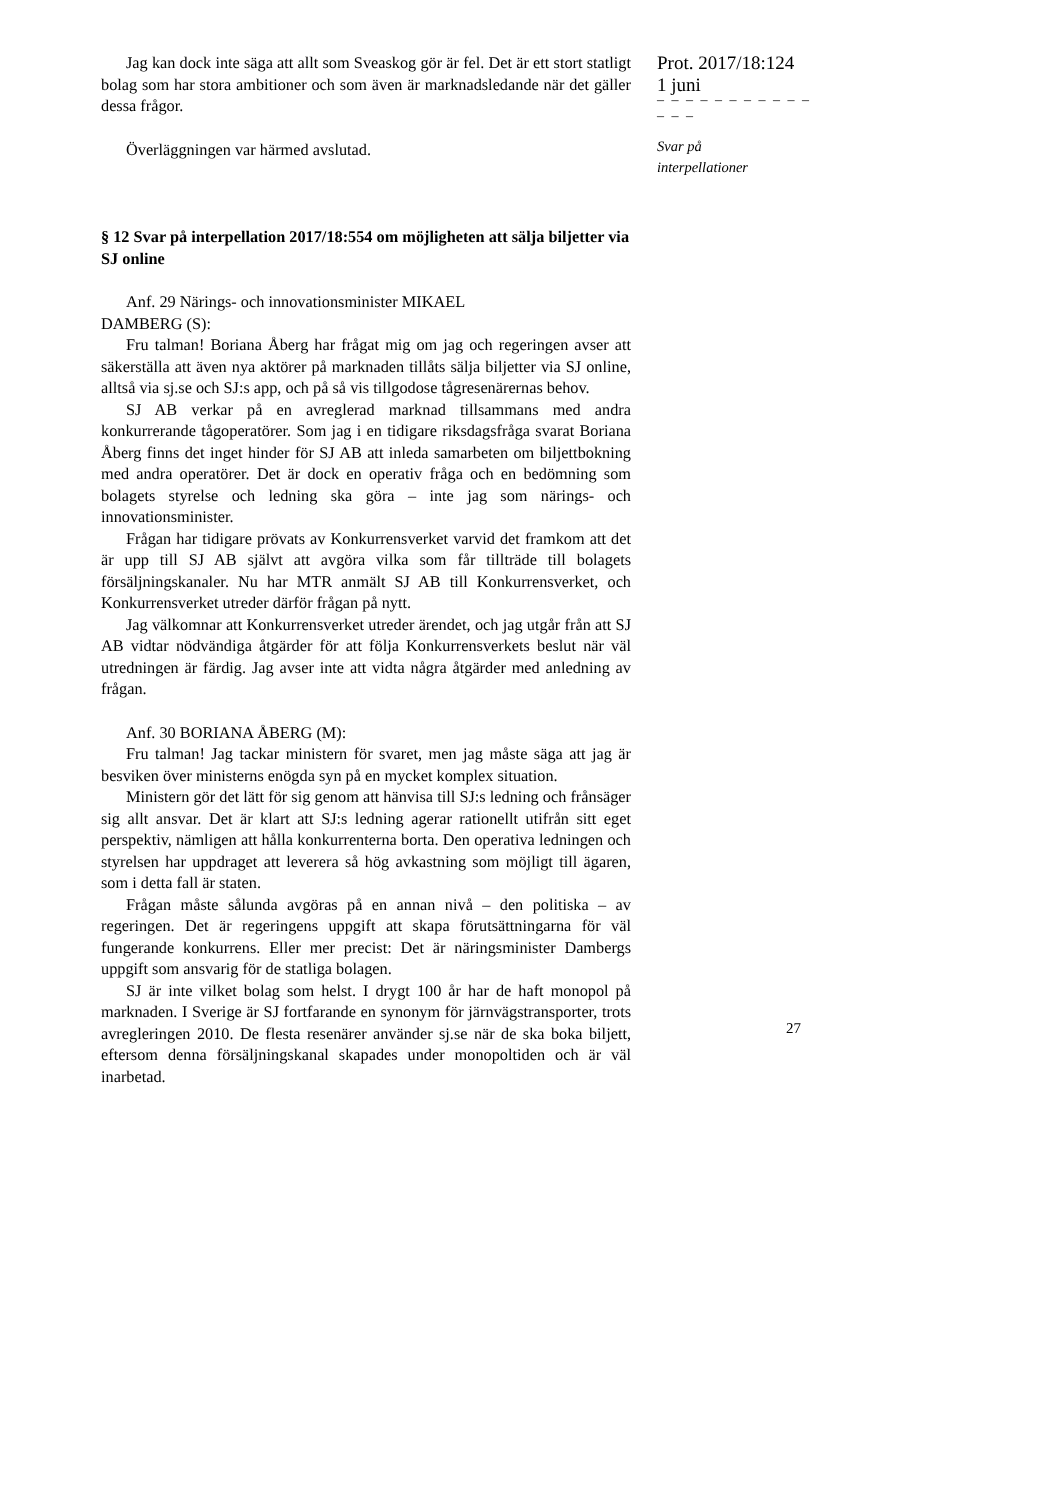Jag kan dock inte säga att allt som Sveaskog gör är fel. Det är ett stort statligt bolag som har stora ambitioner och som även är marknadsledande när det gäller dessa frågor.
Överläggningen var härmed avslutad.
§ 12 Svar på interpellation 2017/18:554 om möjligheten att sälja biljetter via SJ online
Anf. 29 Närings- och innovationsminister MIKAEL
DAMBERG (S):
Fru talman! Boriana Åberg har frågat mig om jag och regeringen avser att säkerställa att även nya aktörer på marknaden tillåts sälja biljetter via SJ online, alltså via sj.se och SJ:s app, och på så vis tillgodose tågresenärernas behov.
SJ AB verkar på en avreglerad marknad tillsammans med andra konkurrerande tågoperatörer. Som jag i en tidigare riksdagsfråga svarat Boriana Åberg finns det inget hinder för SJ AB att inleda samarbeten om biljettbokning med andra operatörer. Det är dock en operativ fråga och en bedömning som bolagets styrelse och ledning ska göra – inte jag som närings- och innovationsminister.
Frågan har tidigare prövats av Konkurrensverket varvid det framkom att det är upp till SJ AB självt att avgöra vilka som får tillträde till bolagets försäljningskanaler. Nu har MTR anmält SJ AB till Konkurrensverket, och Konkurrensverket utreder därför frågan på nytt.
Jag välkomnar att Konkurrensverket utreder ärendet, och jag utgår från att SJ AB vidtar nödvändiga åtgärder för att följa Konkurrensverkets beslut när väl utredningen är färdig. Jag avser inte att vidta några åtgärder med anledning av frågan.
Anf. 30 BORIANA ÅBERG (M):
Fru talman! Jag tackar ministern för svaret, men jag måste säga att jag är besviken över ministerns enögda syn på en mycket komplex situation.
Ministern gör det lätt för sig genom att hänvisa till SJ:s ledning och frånsäger sig allt ansvar. Det är klart att SJ:s ledning agerar rationellt utifrån sitt eget perspektiv, nämligen att hålla konkurrenterna borta. Den operativa ledningen och styrelsen har uppdraget att leverera så hög avkastning som möjligt till ägaren, som i detta fall är staten.
Frågan måste sålunda avgöras på en annan nivå – den politiska – av regeringen. Det är regeringens uppgift att skapa förutsättningarna för väl fungerande konkurrens. Eller mer precist: Det är näringsminister Dambergs uppgift som ansvarig för de statliga bolagen.
SJ är inte vilket bolag som helst. I drygt 100 år har de haft monopol på marknaden. I Sverige är SJ fortfarande en synonym för järnvägstransporter, trots avregleringen 2010. De flesta resenärer använder sj.se när de ska boka biljett, eftersom denna försäljningskanal skapades under monopoltiden och är väl inarbetad.
Prot. 2017/18:124
1 juni
– – – – – – – – – – – – – –
Svar på
interpellationer
27